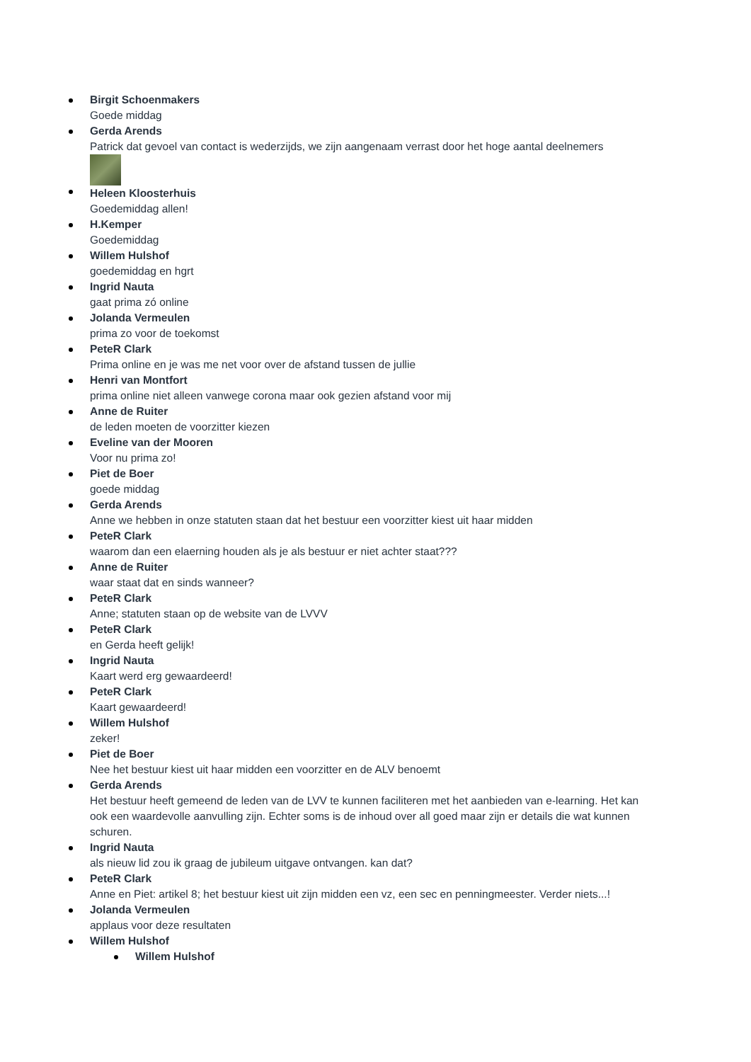Birgit Schoenmakers
Goede middag
Gerda Arends
Patrick dat gevoel van contact is wederzijds, we zijn aangenaam verrast door het hoge aantal deelnemers
Heleen Kloosterhuis
Goedemiddag allen!
H.Kemper
Goedemiddag
Willem Hulshof
goedemiddag en hgrt
Ingrid Nauta
gaat prima zó online
Jolanda Vermeulen
prima zo voor de toekomst
PeteR Clark
Prima online en je was me net voor over de afstand tussen de jullie
Henri van Montfort
prima online niet alleen vanwege corona maar ook gezien afstand voor mij
Anne de Ruiter
de leden moeten de voorzitter kiezen
Eveline van der Mooren
Voor nu prima zo!
Piet de Boer
goede middag
Gerda Arends
Anne we hebben in onze statuten staan dat het bestuur een voorzitter kiest uit haar midden
PeteR Clark
waarom dan een elaerning houden als je als bestuur er niet achter staat???
Anne de Ruiter
waar staat dat en sinds wanneer?
PeteR Clark
Anne; statuten staan op de website van de LVVV
PeteR Clark
en Gerda heeft gelijk!
Ingrid Nauta
Kaart werd erg gewaardeerd!
PeteR Clark
Kaart gewaardeerd!
Willem Hulshof
zeker!
Piet de Boer
Nee het bestuur kiest uit haar midden een voorzitter en de ALV benoemt
Gerda Arends
Het bestuur heeft gemeend de leden van de LVV te kunnen faciliteren met het aanbieden van e-learning. Het kan ook een waardevolle aanvulling zijn. Echter soms is de inhoud over all goed maar zijn er details die wat kunnen schuren.
Ingrid Nauta
als nieuw lid zou ik graag de jubileum uitgave ontvangen. kan dat?
PeteR Clark
Anne en Piet: artikel 8; het bestuur kiest uit zijn midden een vz, een sec en penningmeester. Verder niets...!
Jolanda Vermeulen
applaus voor deze resultaten
Willem Hulshof
Willem Hulshof